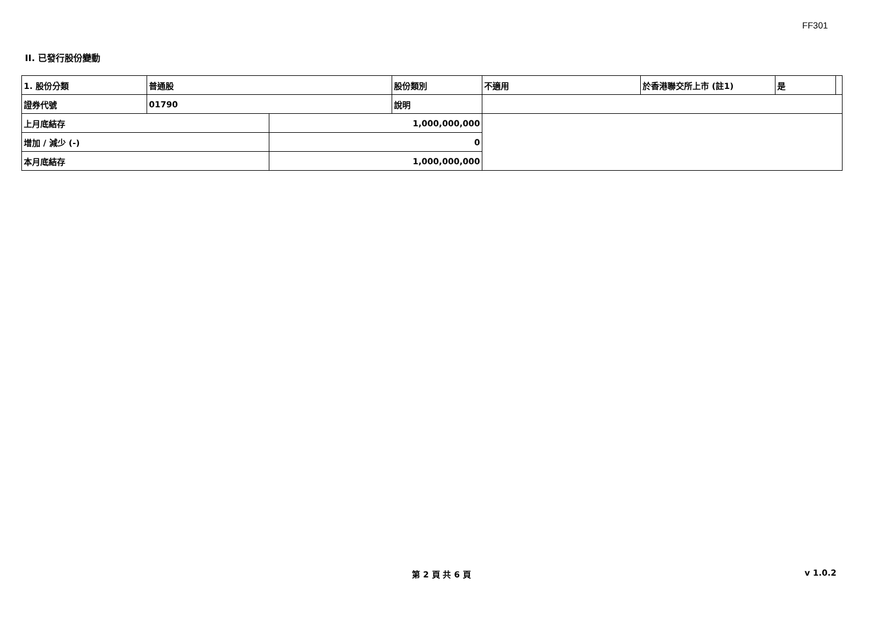FF301
II. 已發行股份變動
| 1. 股份分類 | 普通股 | | 股份類別 | 不適用 | 於香港聯交所上市 (註1) | 是 | |
| 證券代號 | 01790 | | 說明 | | | | |
| 上月底結存 | | 1,000,000,000 | | | | | |
| 增加 / 減少 (-) | | 0 | | | | | |
| 本月底結存 | | 1,000,000,000 | | | | | |
第 2 頁 共 6 頁 v 1.0.2